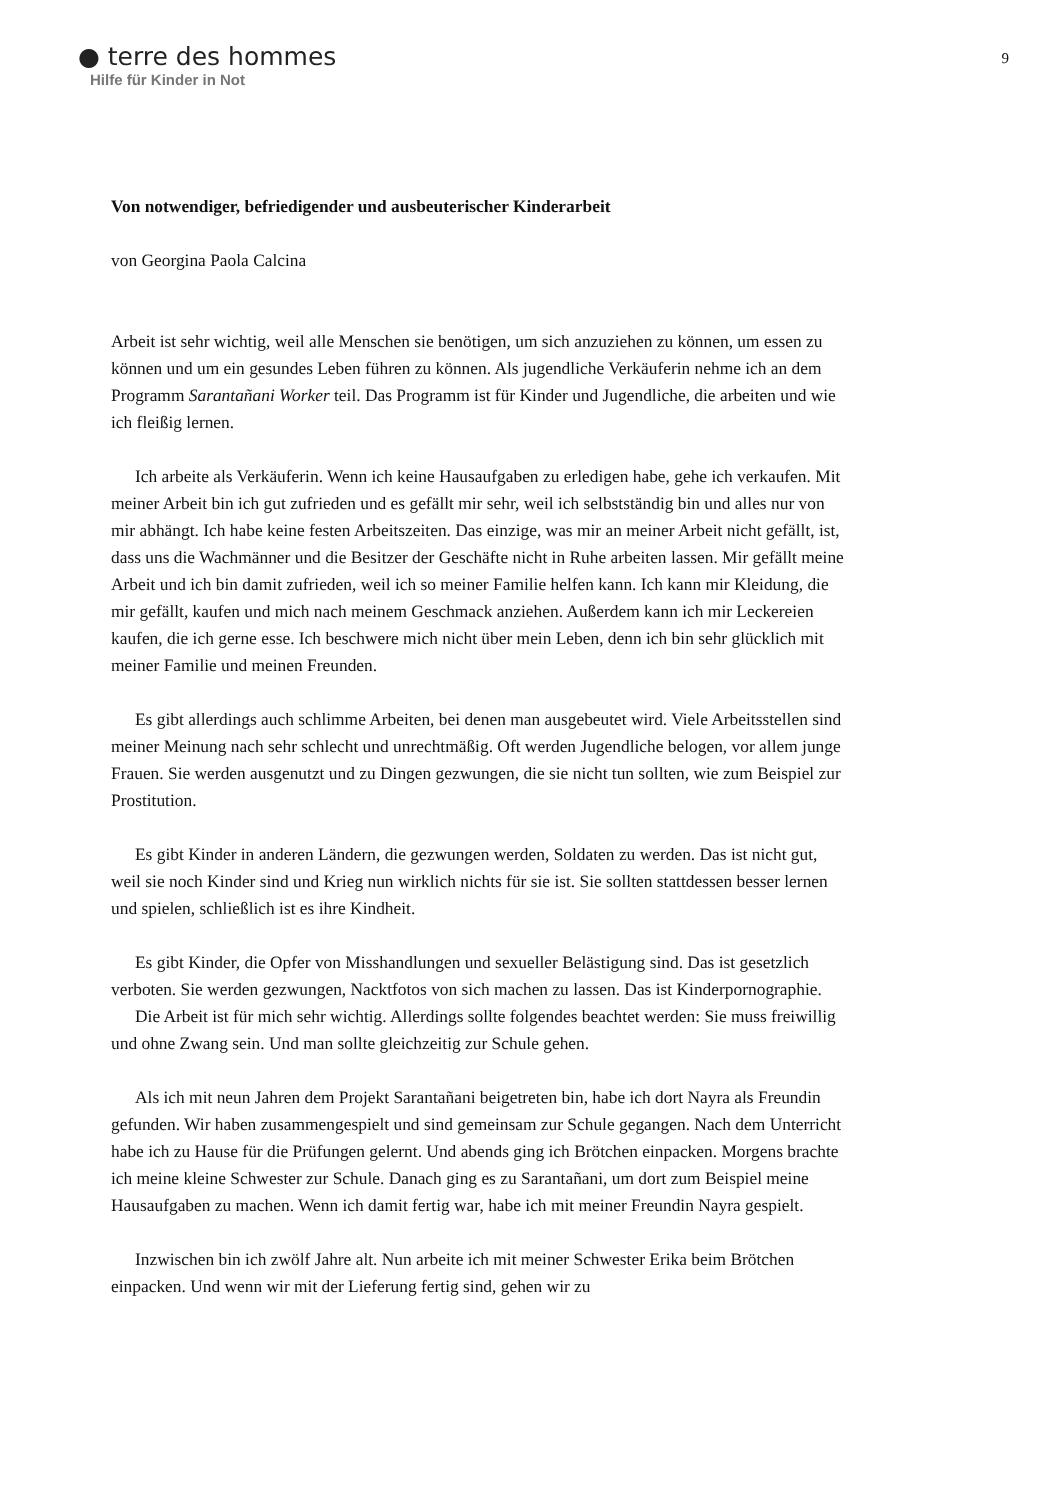● terre des hommes
Hilfe für Kinder in Not
9
Von notwendiger, befriedigender und ausbeuterischer Kinderarbeit
von Georgina Paola Calcina
Arbeit ist sehr wichtig, weil alle Menschen sie benötigen, um sich anzuziehen zu können, um essen zu können und um ein gesundes Leben führen zu können. Als jugendliche Verkäuferin nehme ich an dem Programm Sarantañani Worker teil. Das Programm ist für Kinder und Jugendliche, die arbeiten und wie ich fleißig lernen.
Ich arbeite als Verkäuferin. Wenn ich keine Hausaufgaben zu erledigen habe, gehe ich verkaufen. Mit meiner Arbeit bin ich gut zufrieden und es gefällt mir sehr, weil ich selbstständig bin und alles nur von mir abhängt. Ich habe keine festen Arbeitszeiten. Das einzige, was mir an meiner Arbeit nicht gefällt, ist, dass uns die Wachmänner und die Besitzer der Geschäfte nicht in Ruhe arbeiten lassen. Mir gefällt meine Arbeit und ich bin damit zufrieden, weil ich so meiner Familie helfen kann. Ich kann mir Kleidung, die mir gefällt, kaufen und mich nach meinem Geschmack anziehen. Außerdem kann ich mir Leckereien kaufen, die ich gerne esse. Ich beschwere mich nicht über mein Leben, denn ich bin sehr glücklich mit meiner Familie und meinen Freunden.
Es gibt allerdings auch schlimme Arbeiten, bei denen man ausgebeutet wird. Viele Arbeitsstellen sind meiner Meinung nach sehr schlecht und unrechtmäßig. Oft werden Jugendliche belogen, vor allem junge Frauen. Sie werden ausgenutzt und zu Dingen gezwungen, die sie nicht tun sollten, wie zum Beispiel zur Prostitution.
Es gibt Kinder in anderen Ländern, die gezwungen werden, Soldaten zu werden. Das ist nicht gut, weil sie noch Kinder sind und Krieg nun wirklich nichts für sie ist. Sie sollten stattdessen besser lernen und spielen, schließlich ist es ihre Kindheit.
Es gibt Kinder, die Opfer von Misshandlungen und sexueller Belästigung sind. Das ist gesetzlich verboten. Sie werden gezwungen, Nacktfotos von sich machen zu lassen. Das ist Kinderpornographie.
Die Arbeit ist für mich sehr wichtig. Allerdings sollte folgendes beachtet werden: Sie muss freiwillig und ohne Zwang sein. Und man sollte gleichzeitig zur Schule gehen.
Als ich mit neun Jahren dem Projekt Sarantañani beigetreten bin, habe ich dort Nayra als Freundin gefunden. Wir haben zusammengespielt und sind gemeinsam zur Schule gegangen. Nach dem Unterricht habe ich zu Hause für die Prüfungen gelernt. Und abends ging ich Brötchen einpacken. Morgens brachte ich meine kleine Schwester zur Schule. Danach ging es zu Sarantañani, um dort zum Beispiel meine Hausaufgaben zu machen. Wenn ich damit fertig war, habe ich mit meiner Freundin Nayra gespielt.
Inzwischen bin ich zwölf Jahre alt. Nun arbeite ich mit meiner Schwester Erika beim Brötchen einpacken. Und wenn wir mit der Lieferung fertig sind, gehen wir zu